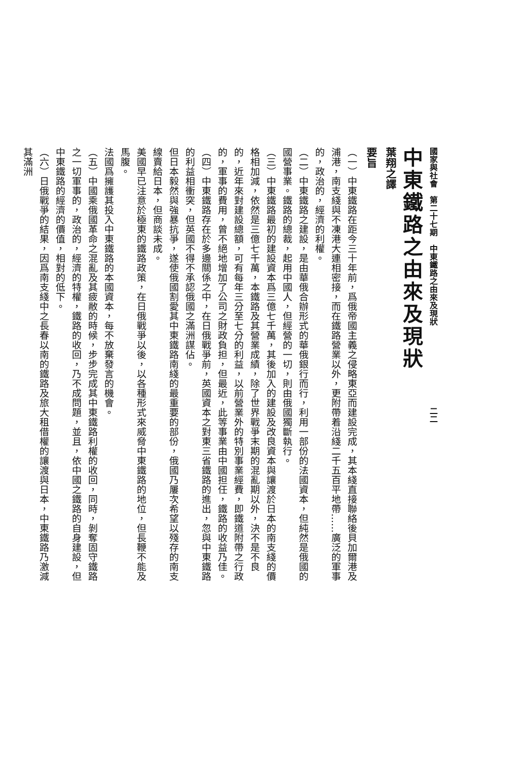國家與社會　第二十七期　中東鐵路之由來及現狀　　　　　　　　　　二二
中東鐵路之由來及現狀
葉翔之譯
要旨
（一）中東鐵路在距今三十年前，爲俄帝國主義之侵略東亞而建設完成，其本綫直接聯絡後貝加爾港及浦港，南支綫與不凍港大連相密接，而在鐵路營業以外，更附帶着沿綫二千五百平地帶……廣泛的軍事的，政治的，經濟的利權。
（二）中東鐵路之建設，是由華俄合辦形式的華俄銀行而行，利用一部份的法國資本，但純然是俄國的國營事業。鐵路的總裁，起用中國人，但經營的一切，則由俄國獨斷執行。
（三）中東鐵路最初的建設資本爲三億七千萬，其後加入的建設及改良資本與讓渡於日本的南支綫的價格相加減，依然是三億七千萬，本鐵路及其營業成績，除了世界戰爭末期的混亂期以外，決不是不良的，近年來對建設總額，可有每年三分至七分的利益，以前營業外的特別事業經費，即鐵道附帶之行政的，軍事的費用，曾不絕地增加了公司之財政負担，但最近，此等事業由中國担任，鐵路的收益乃佳。
（四）中東鐵路存在於多邊關係之中，在日俄戰爭前，英國資本之對東三省鐵路的進出，忽與中東鐵路的利益相衝突，但英國不得不承認俄國之滿洲謀佔。
但日本毅然與強暴抗爭，遂使俄國割愛其中東鐵路南綫的最重要的部份，俄國乃屢次希望以殘存的南支線賣給日本，但商談未成。
美國早已注意於極東的鐵路政策，在日俄戰爭以後，以各種形式來威脅中東鐵路的地位，但長鞭不能及馬腹。
法國爲擁護其投入中東鐵路的本國資本，每不放棄發言的機會。
（五）中國乘俄國革命之混亂及其疲敝的時候，步步完成其中東鐵路利權的收回，同時，剝奪固守鐵路之一切軍事的，政治的，經濟的特權，鐵路的收回，乃不成問題，並且，依中國之鐵路的自身建設，但中東鐵路的經濟的價值，相對的低下。
（六）日俄戰爭的結果，因爲南支綫中之長春以南的鐵路及旅大租借權的讓渡與日本，中東鐵路乃激減其滿洲